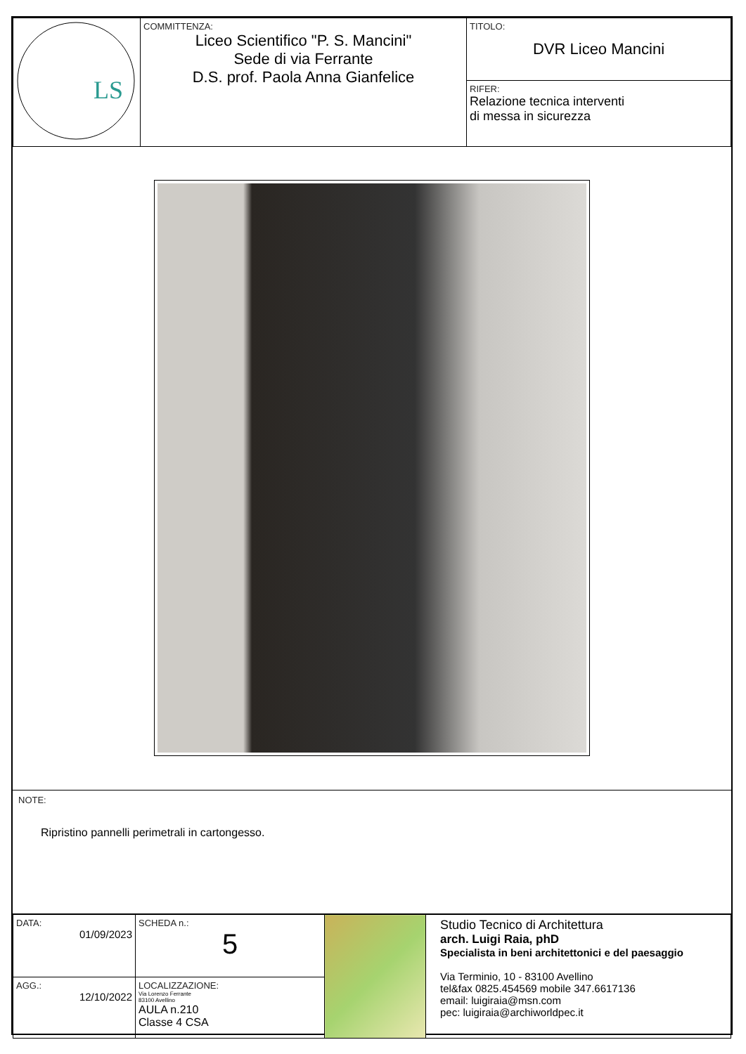| LS | COMMITTENZA: Liceo Scientifico "P. S. Mancini" Sede di via Ferrante D.S. prof. Paola Anna Gianfelice | TITOLO: DVR Liceo Mancini |
| | | RIFER: Relazione tecnica interventi di messa in sicurezza |
NOTE:
Ripristino pannelli perimetrali in cartongesso.
| DATA: 01/09/2023 | SCHEDA n.: 5 | | Studio Tecnico di Architettura arch. Luigi Raia, phD Specialista in beni architettonici e del paesaggio Via Terminio, 10 - 83100 Avellino tel&fax 0825.454569 mobile 347.6617136 email: luigiraia@msn.com pec: luigiraia@archiworldpec.it |
| AGG.: 12/10/2022 | LOCALIZZAZIONE: Via Lorenzo Ferrante 83100 Avellino AULA n.210 Classe 4 CSA | | |